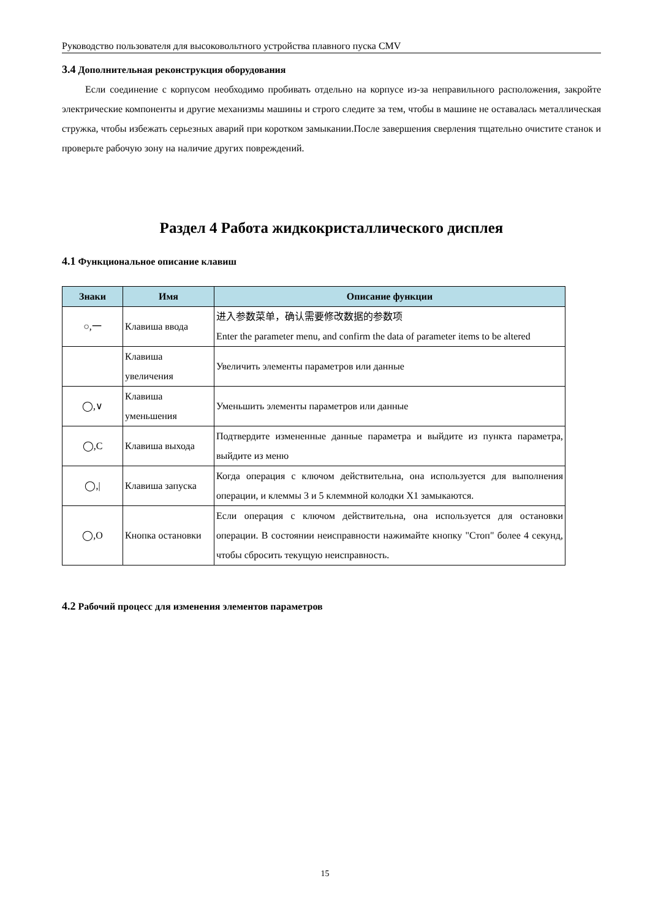Руководство пользователя для высоковольтного устройства плавного пуска CMV
3.4 Дополнительная реконструкция оборудования
Если соединение с корпусом необходимо пробивать отдельно на корпусе из-за неправильного расположения, закройте электрические компоненты и другие механизмы машины и строго следите за тем, чтобы в машине не оставалась металлическая стружка, чтобы избежать серьезных аварий при коротком замыкании.После завершения сверления тщательно очистите станок и проверьте рабочую зону на наличие других повреждений.
Раздел 4 Работа жидкокристаллического дисплея
4.1 Функциональное описание клавиш
| Знаки | Имя | Описание функции |
| --- | --- | --- |
| ○,一 | Клавиша ввода | 进入参数菜单，确认需要修改数据的参数项 Enter the parameter menu, and confirm the data of parameter items to be altered |
| | Клавиша увеличения | Увеличить элементы параметров или данные |
| ◯,∨ | Клавиша уменьшения | Уменьшить элементы параметров или данные |
| ◯,C | Клавиша выхода | Подтвердите измененные данные параметра и выйдите из пункта параметра, выйдите из меню |
| ◯,/ | Клавиша запуска | Когда операция с ключом действительна, она используется для выполнения операции, и клеммы 3 и 5 клеммной колодки X1 замыкаются. |
| ◯,O | Кнопка остановки | Если операция с ключом действительна, она используется для остановки операции. В состоянии неисправности нажимайте кнопку "Стоп" более 4 секунд, чтобы сбросить текущую неисправность. |
4.2 Рабочий процесс для изменения элементов параметров
15